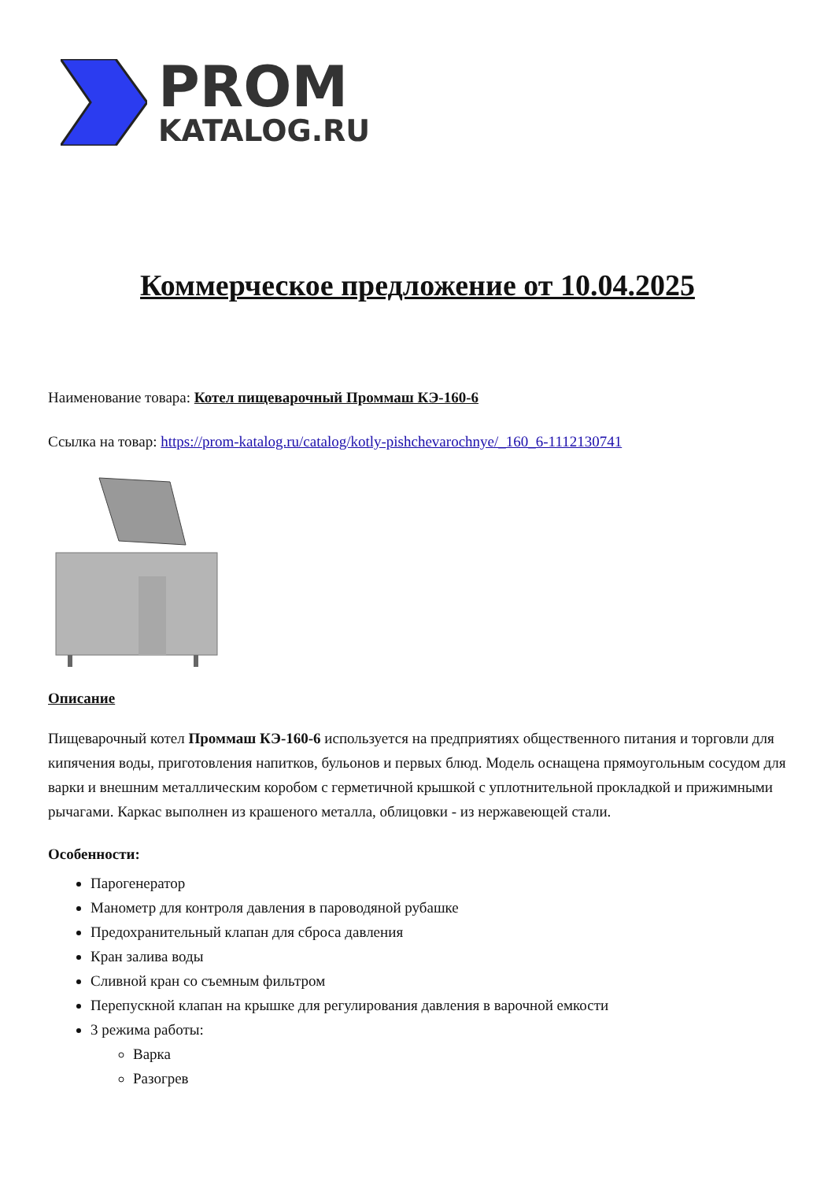PROM
KATALOG.RU
Коммерческое предложение от 10.04.2025
Наименование товара: Котел пищеварочный Проммаш КЭ-160-6
Ссылка на товар: https://prom-katalog.ru/catalog/kotly-pishchevarochnye/_160_6-1112130741
Описание
Пищеварочный котел Проммаш КЭ-160-6 используется на предприятиях общественного питания и торговли для кипячения воды, приготовления напитков, бульонов и первых блюд. Модель оснащена прямоугольным сосудом для варки и внешним металлическим коробом с герметичной крышкой с уплотнительной прокладкой и прижимными рычагами. Каркас выполнен из крашеного металла, облицовки - из нержавеющей стали.
Особенности:
Парогенератор
Манометр для контроля давления в пароводяной рубашке
Предохранительный клапан для сброса давления
Кран залива воды
Сливной кран со съемным фильтром
Перепускной клапан на крышке для регулирования давления в варочной емкости
3 режима работы:
Варка
Разогрев